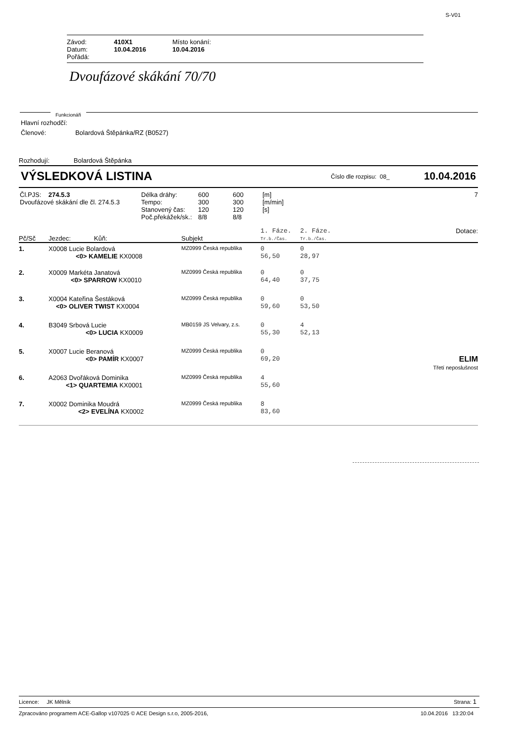S-V01
| Závod: | 410X1 | Místo konání: |
| Datum: | 10.04.2016 | 10.04.2016 |
| Pořádá: | | |
Dvoufázové skákání 70/70
Funkcionáři
Hlavní rozhodčí:
Členové: Bolardová Štěpánka/RZ (B0527)
Rozhodují: Bolardová Štěpánka
VÝSLEDKOVÁ LISTINA Číslo dle rozpisu: 08_ 10.04.2016
| Čl.PJS: 274.5.3 Dvoufázové skákání dle čl. 274.5.3 | / Délka dráhy: / 600 / 600 / [m] / / Tempo: / 300 / 300 / [m/min] / / Stanovený čas: / 120 / 120 / [s] / / Poč.překážek/sk.: / 8/8 / 8/8 / / | 7 |
| Pč/Sč | Jezdec: Kůň: | Subjekt | 1. Fáze. Tr.b./Čas. | 2. Fáze. Tr.b./Čas. | Dotace: |
| 1. | X0008 Lucie Bolardová <0> KAMELIE KX0008 | MZ0999 Česká republika | 0 56,50 | 0 28,97 | |
| 2. | X0009 Markéta Janatová <0> SPARROW KX0010 | MZ0999 Česká republika | 0 64,40 | 0 37,75 | |
| 3. | X0004 Kateřina Šestáková <0> OLIVER TWIST KX0004 | MZ0999 Česká republika | 0 59,60 | 0 53,50 | |
| 4. | B3049 Srbová Lucie <0> LUCIA KX0009 | MB0159 JS Velvary, z.s. | 0 55,30 | 4 52,13 | |
| 5. | X0007 Lucie Beranová <0> PAMÍR KX0007 | MZ0999 Česká republika | 0 69,20 | | ELIM Třetí neposlušnost |
| 6. | A2063 Dvořáková Dominika <1> QUARTEMIA KX0001 | MZ0999 Česká republika | 4 55,60 | | |
| 7. | X0002 Dominika Moudrá <2> EVELÍNA KX0002 | MZ0999 Česká republika | 8 83,60 | | |
Licence: JK Mělník Strana: 1
Zpracováno programem ACE-Gallop v107025 © ACE Design s.r.o, 2005-2016, 10.04.2016 13:20:04